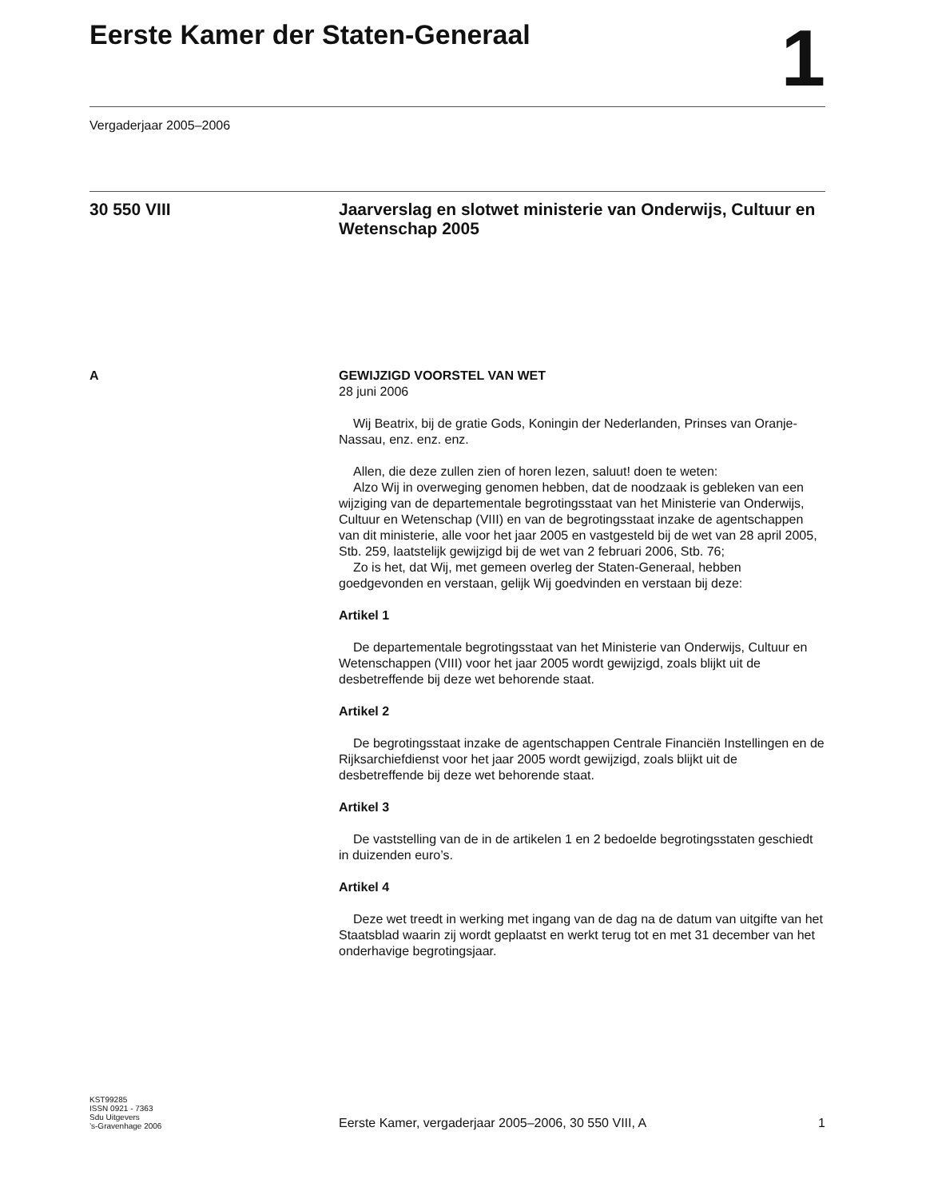Eerste Kamer der Staten-Generaal
1
Vergaderjaar 2005–2006
30 550 VIII
Jaarverslag en slotwet ministerie van Onderwijs, Cultuur en Wetenschap 2005
A GEWIJZIGD VOORSTEL VAN WET
28 juni 2006
Wij Beatrix, bij de gratie Gods, Koningin der Nederlanden, Prinses van Oranje-Nassau, enz. enz. enz.
Allen, die deze zullen zien of horen lezen, saluut! doen te weten:
Alzo Wij in overweging genomen hebben, dat de noodzaak is gebleken van een wijziging van de departementale begrotingsstaat van het Ministerie van Onderwijs, Cultuur en Wetenschap (VIII) en van de begrotingsstaat inzake de agentschappen van dit ministerie, alle voor het jaar 2005 en vastgesteld bij de wet van 28 april 2005, Stb. 259, laatstelijk gewijzigd bij de wet van 2 februari 2006, Stb. 76;
Zo is het, dat Wij, met gemeen overleg der Staten-Generaal, hebben goedgevonden en verstaan, gelijk Wij goedvinden en verstaan bij deze:
Artikel 1
De departementale begrotingsstaat van het Ministerie van Onderwijs, Cultuur en Wetenschappen (VIII) voor het jaar 2005 wordt gewijzigd, zoals blijkt uit de desbetreffende bij deze wet behorende staat.
Artikel 2
De begrotingsstaat inzake de agentschappen Centrale Financiën Instellingen en de Rijksarchiefdienst voor het jaar 2005 wordt gewijzigd, zoals blijkt uit de desbetreffende bij deze wet behorende staat.
Artikel 3
De vaststelling van de in de artikelen 1 en 2 bedoelde begrotingsstaten geschiedt in duizenden euro’s.
Artikel 4
Deze wet treedt in werking met ingang van de dag na de datum van uitgifte van het Staatsblad waarin zij wordt geplaatst en werkt terug tot en met 31 december van het onderhavige begrotingsjaar.
KST99285
ISSN 0921 - 7363
Sdu Uitgevers
’s-Gravenhage 2006
Eerste Kamer, vergaderjaar 2005–2006, 30 550 VIII, A 1